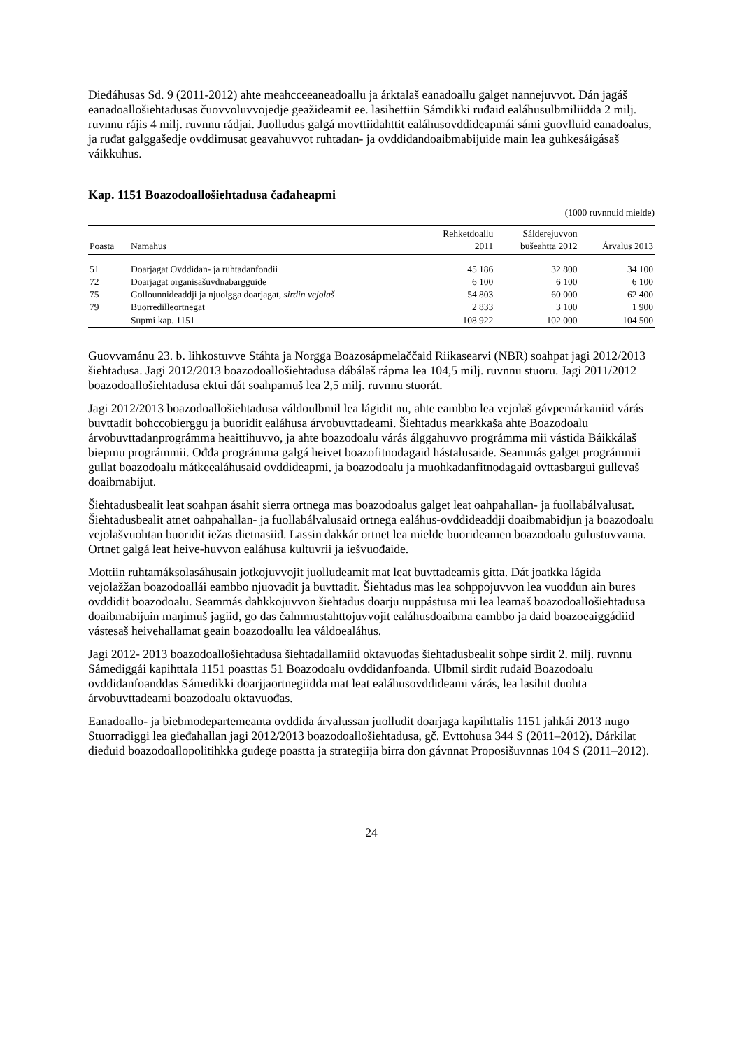Dieđáhusas Sd. 9 (2011-2012) ahte meahcceeaneadoallu ja árktalaš eanadoallu galget nannejuvvot. Dán jagáš eanadoallošiehtadusas čuovvoluvvojedje geažideamit ee. lasihettiin Sámdikki ruđaid ealáhusulbmiliidda 2 milj. ruvnnu rájis 4 milj. ruvnnu rádjai. Juolludus galgá movttiidahttit ealáhusovddideapmái sámi guovlluid eanadoalus, ja ruđat galggašedje ovddimusat geavahuvvot ruhtadan- ja ovddidandoaibmabijuide main lea guhkesáigásaš váikkuhus.
Kap. 1151 Boazodoallošiehtadusa čađaheapmi
(1000 ruvnnuid mielde)
| Poasta | Namahus | Rehketdoallu 2011 | Sálderejuvvon bušeahtta 2012 | Árvalus 2013 |
| --- | --- | --- | --- | --- |
| 51 | Doarjagat Ovddidan- ja ruhtadanfondii | 45 186 | 32 800 | 34 100 |
| 72 | Doarjagat organisašuvdnabargguide | 6 100 | 6 100 | 6 100 |
| 75 | Gollounnideaddji ja njuolgga doarjagat, sirdin vejolaš | 54 803 | 60 000 | 62 400 |
| 79 | Buorredilleortnegat | 2 833 | 3 100 | 1 900 |
| | Supmi kap. 1151 | 108 922 | 102 000 | 104 500 |
Guovvamánu 23. b. lihkostuvve Stáhta ja Norgga Boazosápmelaččaid Riikasearvi (NBR) soahpat jagi 2012/2013 šiehtadusa. Jagi 2012/2013 boazodoallošiehtadusa dábálaš rápma lea 104,5 milj. ruvnnu stuoru. Jagi 2011/2012 boazodoallošiehtadusa ektui dát soahpamuš lea 2,5 milj. ruvnnu stuorát.
Jagi 2012/2013 boazodoallošiehtadusa váldoulbmil lea lágidit nu, ahte eambbo lea vejolaš gávpemárkaniid várás buvttadit bohccobierggu ja buoridit ealáhusa árvobuvttadeami. Šiehtadus mearkkaša ahte Boazodoalu árvobuvttadanprográmma heaittihuvvo, ja ahte boazodoalu várás álggahuvvo prográmma mii vástida Báikkálaš biepmu prográmmii. Ođđa prográmma galgá heivet boazofitnodagaid hástalusaide. Seammás galget prográmmii gullat boazodoalu mátkeealáhusaid ovddideapmi, ja boazodoalu ja muohkadanfitnodagaid ovttasbargui gullevaš doaibmabijut.
Šiehtadusbealit leat soahpan ásahit sierra ortnega mas boazodoalus galget leat oahpahallan- ja fuollabálvalusat. Šiehtadusbealit atnet oahpahallan- ja fuollabálvalusaid ortnega ealáhus-ovddideaddji doaibmabidjun ja boazodoalu vejolašvuohtan buoridit iežas dietnasiid. Lassin dakkár ortnet lea mielde buorideamen boazodoalu gulustuvvama. Ortnet galgá leat heive-huvvon ealáhusa kultuvrii ja iešvuođaide.
Mottiin ruhtamáksolasáhusain jotkojuvvojit juolludeamit mat leat buvttadeamis gitta. Dát joatkka lágida vejolažžan boazodoallái eambbo njuovadit ja buvttadit. Šiehtadus mas lea sohppojuvvon lea vuođđun ain bures ovddidit boazodoalu. Seammás dahkkojuvvon šiehtadus doarju nuppástusa mii lea leamaš boazodoallošiehtadusa doaibmabijuin maŋimuš jagiid, go das čalmmustahttojuvvojit ealáhusdoaibma eambbo ja daid boazoeaiggádiid vástesaš heivehallamat geain boazodoallu lea váldoealáhus.
Jagi 2012- 2013 boazodoallošiehtadusa šiehtadallamiid oktavuođas šiehtadusbealit sohpe sirdit 2. milj. ruvnnu Sámediggái kapihttala 1151 poasttas 51 Boazodoalu ovddidanfoanda. Ulbmil sirdit ruđaid Boazodoalu ovddidanfoanddas Sámedikki doarjjaortnegiidda mat leat ealáhusovddideami várás, lea lasihit duohta árvobuvttadeami boazodoalu oktavuođas.
Eanadoallo- ja biebmodepartemeanta ovddida árvalussan juolludit doarjaga kapihttalis 1151 jahkái 2013 nugo Stuorradiggi lea gieđahallan jagi 2012/2013 boazodoallošiehtadusa, gč. Evttohusa 344 S (2011–2012). Dárkilat dieđuid boazodoallopolitihkka guđege poastta ja strategiija birra don gávnnat Proposišuvnnas 104 S (2011–2012).
24